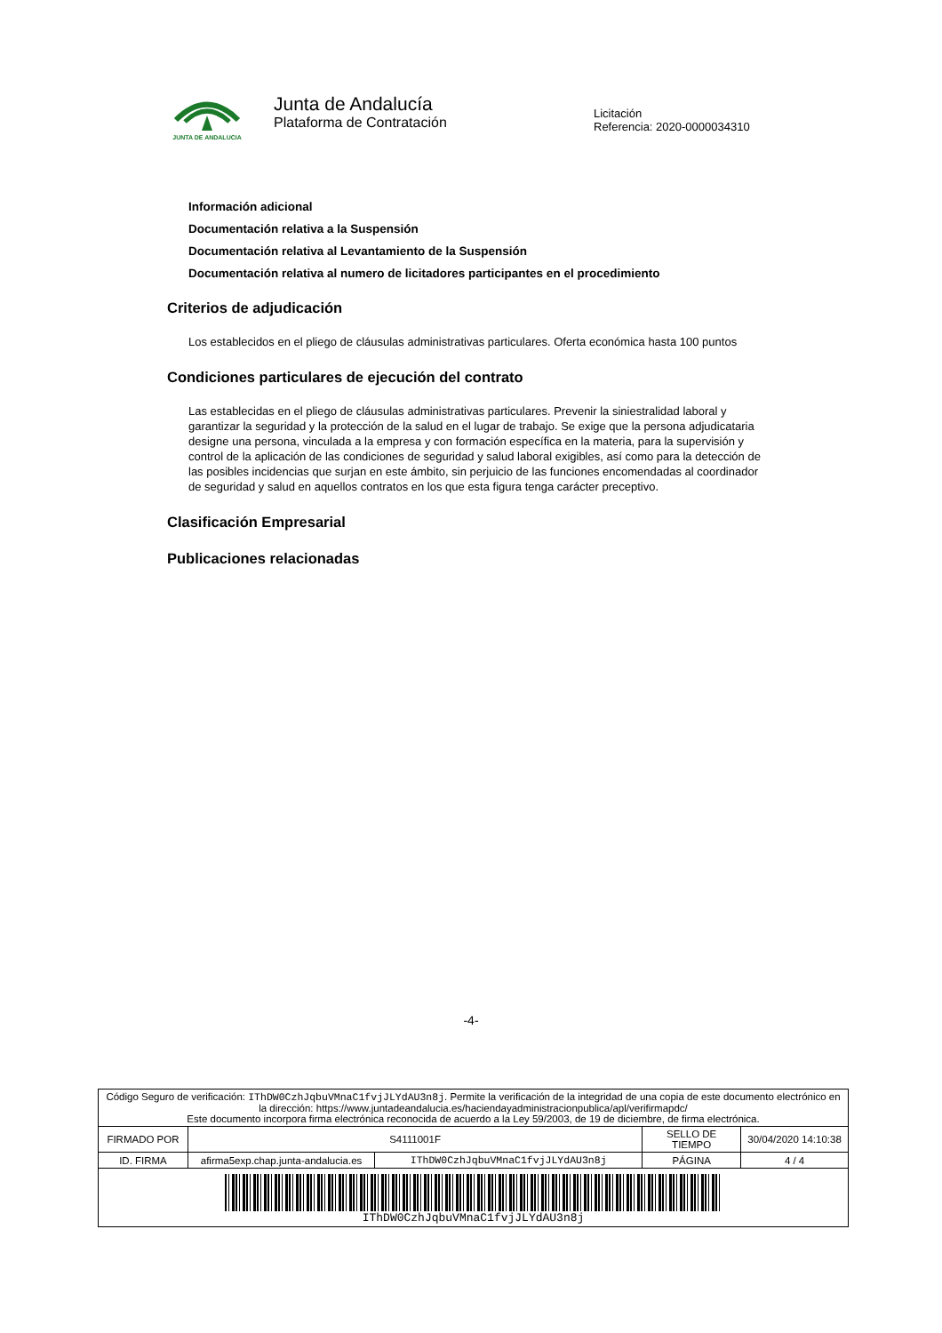JUNTA DE ANDALUCIA
Junta de Andalucía
Plataforma de Contratación
Licitación
Referencia: 2020-0000034310
Información adicional
Documentación relativa a la Suspensión
Documentación relativa al Levantamiento de la Suspensión
Documentación relativa al numero de licitadores participantes en el procedimiento
Criterios de adjudicación
Los establecidos en el pliego de cláusulas administrativas particulares. Oferta económica hasta 100 puntos
Condiciones particulares de ejecución del contrato
Las establecidas en el pliego de cláusulas administrativas particulares. Prevenir la siniestralidad laboral y garantizar la seguridad y la protección de la salud en el lugar de trabajo. Se exige que la persona adjudicataria designe una persona, vinculada a la empresa y con formación específica en la materia, para la supervisión y control de la aplicación de las condiciones de seguridad y salud laboral exigibles, así como para la detección de las posibles incidencias que surjan en este ámbito, sin perjuicio de las funciones encomendadas al coordinador de seguridad y salud en aquellos contratos en los que esta figura tenga carácter preceptivo.
Clasificación Empresarial
Publicaciones relacionadas
-4-
| Código Seguro de verificación: IThDW0CzhJqbuVMnaC1fvjJLYdAU3n8j . Permite la verificación de la integridad de una copia de este documento electrónico en la dirección: https://www.juntadeandalucia.es/haciendayadministracionpublica/apl/verifirmapdc/ Este documento incorpora firma electrónica reconocida de acuerdo a la Ley 59/2003, de 19 de diciembre, de firma electrónica. | | | | |
| FIRMADO POR | S4111001F | | SELLO DE TIEMPO | 30/04/2020 14:10:38 |
| ID. FIRMA | afirma5exp.chap.junta-andalucia.es | IThDW0CzhJqbuVMnaC1fvjJLYdAU3n8j | PÁGINA | 4 / 4 |
| IThDW0CzhJqbuVMnaC1fvjJLYdAU3n8j | | | | |